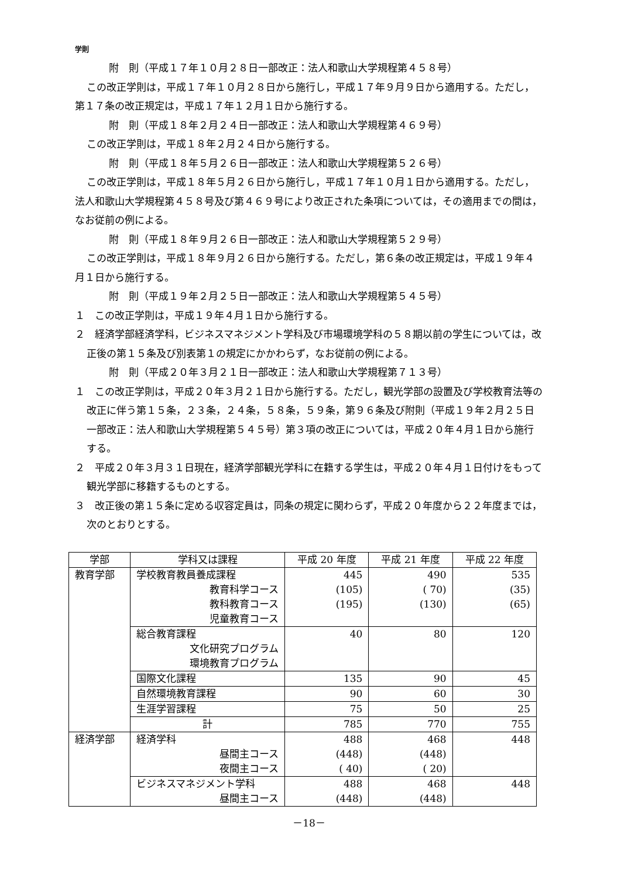学則
附　則（平成１７年１０月２８日一部改正：法人和歌山大学規程第４５８号）
この改正学則は，平成１７年１０月２８日から施行し，平成１７年９月９日から適用する。ただし，第１７条の改正規定は，平成１７年１２月１日から施行する。
附　則（平成１８年２月２４日一部改正：法人和歌山大学規程第４６９号）
この改正学則は，平成１８年２月２４日から施行する。
附　則（平成１８年５月２６日一部改正：法人和歌山大学規程第５２６号）
この改正学則は，平成１８年５月２６日から施行し，平成１７年１０月１日から適用する。ただし，法人和歌山大学規程第４５８号及び第４６９号により改正された条項については，その適用までの間は，なお従前の例による。
附　則（平成１８年９月２６日一部改正：法人和歌山大学規程第５２９号）
この改正学則は，平成１８年９月２６日から施行する。ただし，第６条の改正規定は，平成１９年４月１日から施行する。
附　則（平成１９年２月２５日一部改正：法人和歌山大学規程第５４５号）
１　この改正学則は，平成１９年４月１日から施行する。
２　経済学部経済学科，ビジネスマネジメント学科及び市場環境学科の５８期以前の学生については，改正後の第１５条及び別表第１の規定にかかわらず，なお従前の例による。
附　則（平成２０年３月２１日一部改正：法人和歌山大学規程第７１３号）
１　この改正学則は，平成２０年３月２１日から施行する。ただし，観光学部の設置及び学校教育法等の改正に伴う第１５条，２３条，２４条，５８条，５９条，第９６条及び附則（平成１９年２月２５日一部改正：法人和歌山大学規程第５４５号）第３項の改正については，平成２０年４月１日から施行する。
２　平成２０年３月３１日現在，経済学部観光学科に在籍する学生は，平成２０年４月１日付けをもって観光学部に移籍するものとする。
３　改正後の第１５条に定める収容定員は，同条の規定に関わらず，平成２０年度から２２年度までは，次のとおりとする。
| 学部 | 学科又は課程 | 平成 20 年度 | 平成 21 年度 | 平成 22 年度 |
| --- | --- | --- | --- | --- |
| 教育学部 | 学校教育教員養成課程 教育科学コース 教科教育コース 児童教育コース | 445 (105) (195) | 490 ( 70) (130) | 535 (35) (65) |
| | 総合教育課程 文化研究プログラム 環境教育プログラム | 40 | 80 | 120 |
| | 国際文化課程 | 135 | 90 | 45 |
| | 自然環境教育課程 | 90 | 60 | 30 |
| | 生涯学習課程 | 75 | 50 | 25 |
| | 計 | 785 | 770 | 755 |
| 経済学部 | 経済学科 昼間主コース 夜間主コース | 488 (448) ( 40) | 468 (448) ( 20) | 448 |
| | ビジネスマネジメント学科 昼間主コース | 488 (448) | 468 (448) | 448 |
－18－